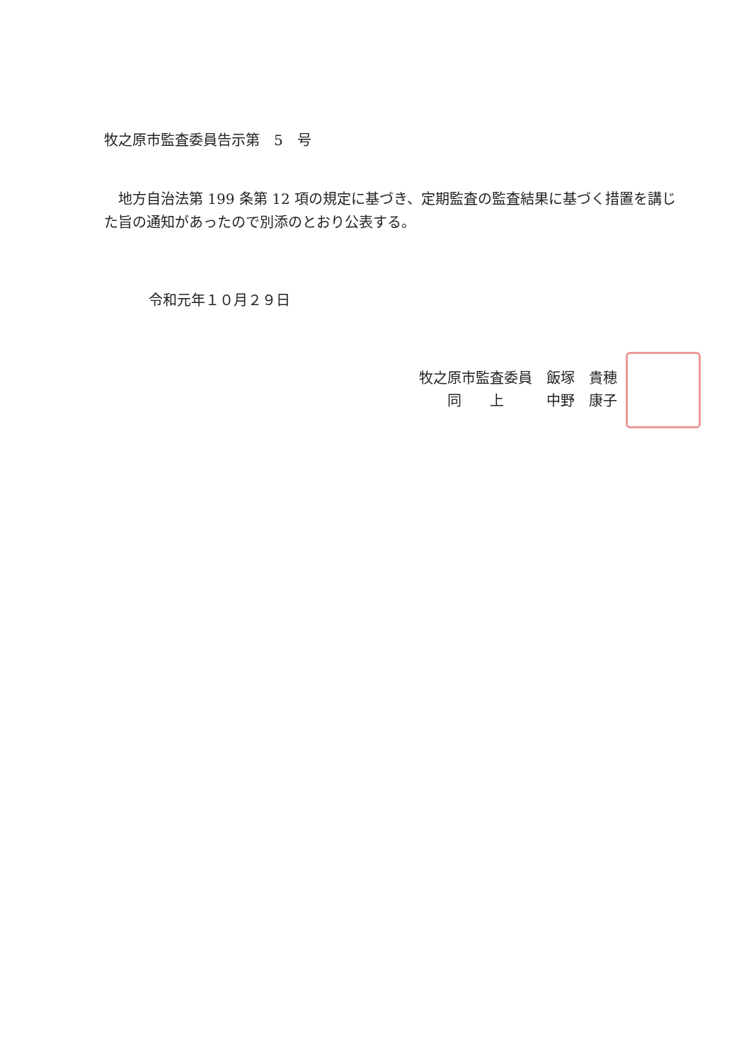牧之原市監査委員告示第　5　号
　地方自治法第 199 条第 12 項の規定に基づき、定期監査の監査結果に基づく措置を講じた旨の通知があったので別添のとおり公表する。
令和元年１０月２９日
牧之原市監査委員　飯塚　貴穂
　　同　　上　　　中野　康子